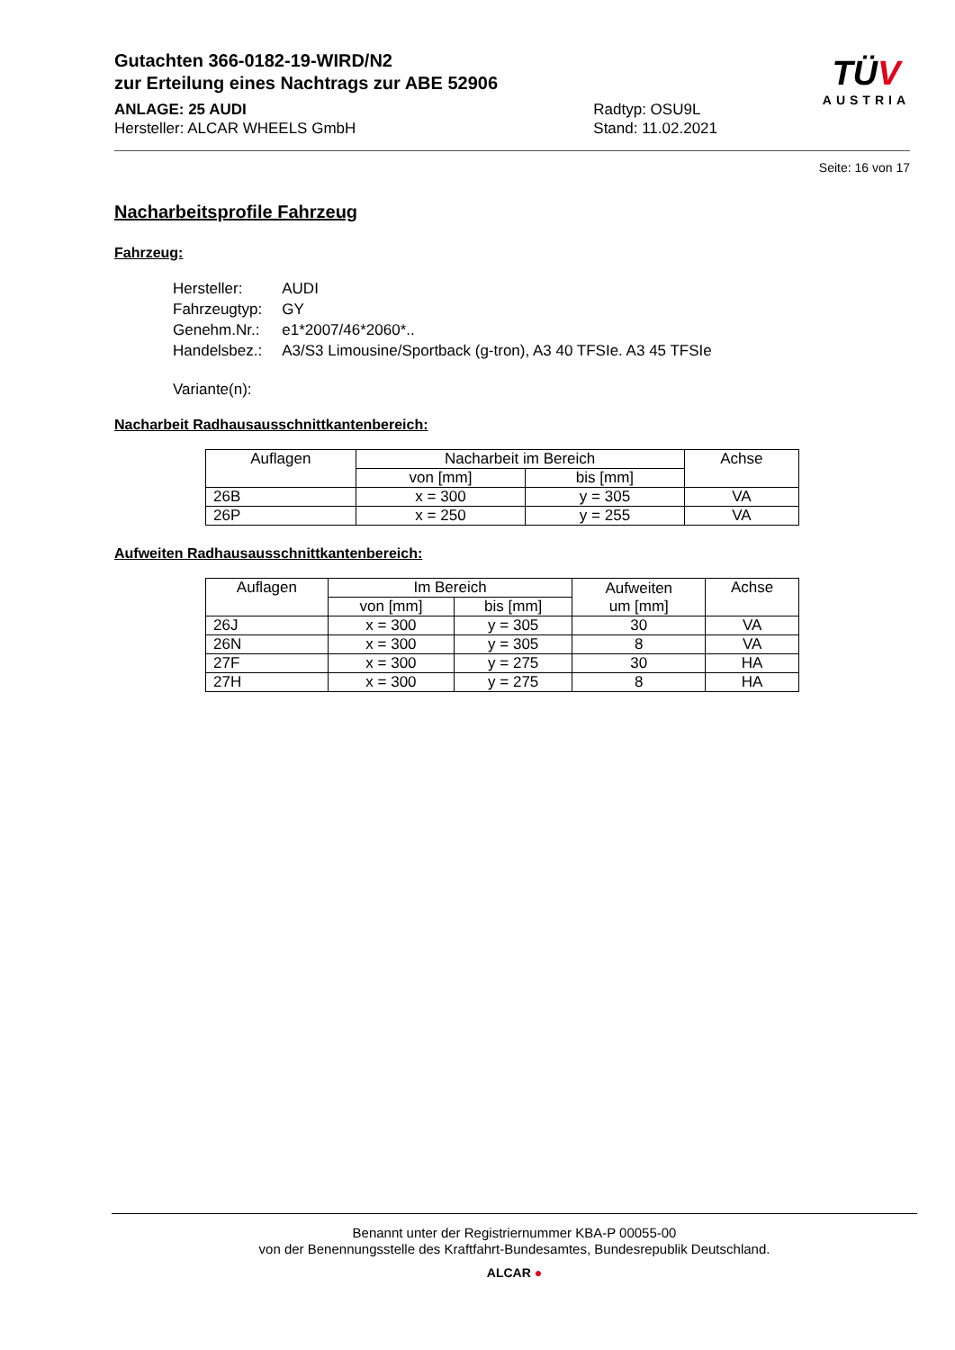Gutachten 366-0182-19-WIRD/N2
zur Erteilung eines Nachtrags zur ABE 52906
ANLAGE: 25 AUDI
Hersteller: ALCAR WHEELS GmbH
Radtyp: OSU9L
Stand: 11.02.2021
TÜV
AUSTRIA
Seite: 16 von 17
Nacharbeitsprofile Fahrzeug
Fahrzeug:
| Hersteller: | AUDI |
| Fahrzeugtyp: | GY |
| Genehm.Nr.: | e1*2007/46*2060*.. |
| Handelsbez.: | A3/S3 Limousine/Sportback (g-tron), A3 40 TFSIe. A3 45 TFSIe |
| Variante(n): | |
Nacharbeit Radhausausschnittkantenbereich:
| Auflagen | Nacharbeit im Bereich | | Achse |
| | von [mm] | bis [mm] | |
| 26B | x = 300 | y = 305 | VA |
| 26P | x = 250 | y = 255 | VA |
Aufweiten Radhausausschnittkantenbereich:
| Auflagen | Im Bereich | | Aufweiten um [mm] | Achse |
| | von [mm] | bis [mm] | | |
| 26J | x = 300 | y = 305 | 30 | VA |
| 26N | x = 300 | y = 305 | 8 | VA |
| 27F | x = 300 | y = 275 | 30 | HA |
| 27H | x = 300 | y = 275 | 8 | HA |
Benannt unter der Registriernummer KBA-P 00055-00
von der Benennungsstelle des Kraftfahrt-Bundesamtes, Bundesrepublik Deutschland.
ALCAR ●